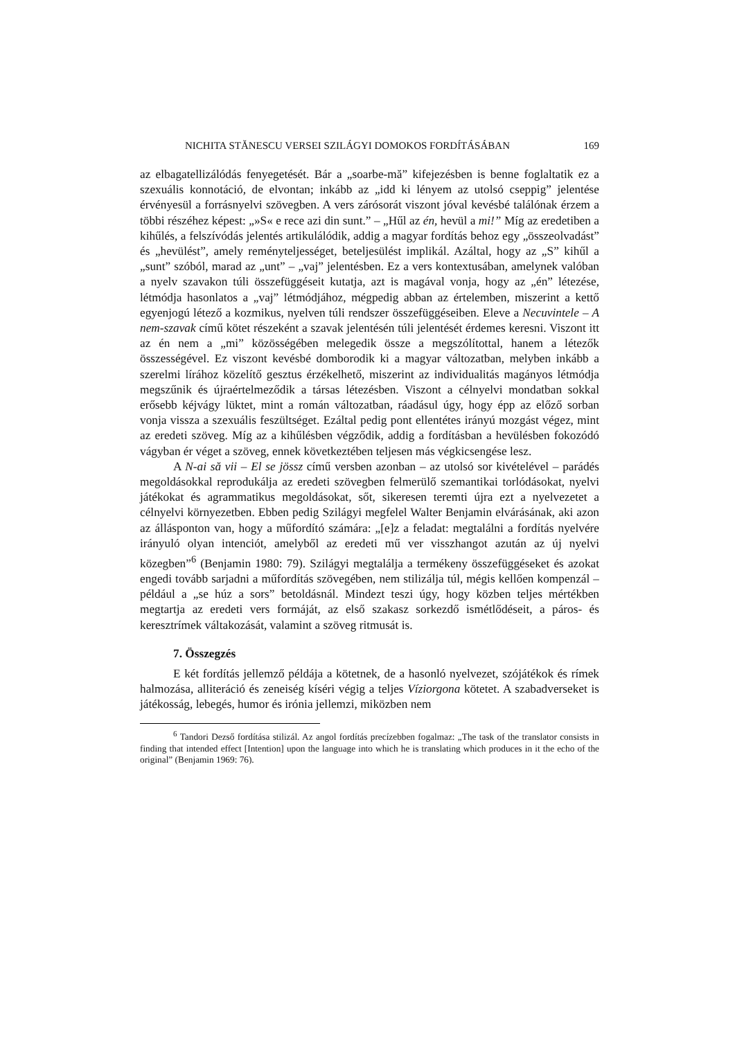NICHITA STĂNESCU VERSEI SZILÁGYI DOMOKOS FORDÍTÁSÁBAN 169
az elbagatellizálódás fenyegetését. Bár a „soarbe-mă” kifejezésben is benne foglaltatik ez a szexuális konnotáció, de elvontan; inkább az „idd ki lényem az utolsó cseppig” jelentése érvényesül a forrásnyelvi szövegben. A vers zárósorát viszont jóval kevésbé találónak érzem a többi részéhez képest: „»S« e rece azi din sunt.” – „Hűl az én, hevül a mi!” Míg az eredetiben a kihűlés, a felszívódás jelentés artikulálódik, addig a magyar fordítás behoz egy „összeolvadást” és „hevülést”, amely reményteljességet, beteljesülést implikál. Azáltal, hogy az „S” kihűl a „sunt” szóból, marad az „unt” – „vaj” jelentésben. Ez a vers kontextusában, amelynek valóban a nyelv szavakon túli összefüggéseit kutatja, azt is magával vonja, hogy az „én” létezése, létmódja hasonlatos a „vaj” létmódjához, mégpedig abban az értelemben, miszerint a kettő egyenjogú létező a kozmikus, nyelven túli rendszer összefüggéseiben. Eleve a Necuvintele – A nem-szavak című kötet részeként a szavak jelentésén túli jelentését érdemes keresni. Viszont itt az én nem a „mi” közösségében melegedik össze a megszólítottal, hanem a létezők összességével. Ez viszont kevésbé domborodik ki a magyar változatban, melyben inkább a szerelmi lírához közelítő gesztus érzékelhető, miszerint az individualitás magányos létmódja megszűnik és újraértelmeződik a társas létezésben. Viszont a célnyelvi mondatban sokkal erősebb kéjvágy lüktet, mint a román változatban, ráadásul úgy, hogy épp az előző sorban vonja vissza a szexuális feszültséget. Ezáltal pedig pont ellentétes irányú mozgást végez, mint az eredeti szöveg. Míg az a kihűlésben végződik, addig a fordításban a hevülésben fokozódó vágyban ér véget a szöveg, ennek következtében teljesen más végkicsengése lesz.
A N-ai să vii – El se jössz című versben azonban – az utolsó sor kivételével – parádés megoldásokkal reprodukálja az eredeti szövegben felmerülő szemantikai torlódásokat, nyelvi játékokat és agrammatikus megoldásokat, sőt, sikeresen teremti újra ezt a nyelvezetet a célnyelvi környezetben. Ebben pedig Szilágyi megfelel Walter Benjamin elvárásának, aki azon az állásponton van, hogy a műfordító számára: „[e]z a feladat: megtalálni a fordítás nyelvére irányuló olyan intenciót, amelyből az eredeti mű ver visszhangot azután az új nyelvi közegben”<sup>6</sup> (Benjamin 1980: 79). Szilágyi megtalálja a termékeny összefüggéseket és azokat engedi tovább sarjadni a műfordítás szövegében, nem stilizálja túl, mégis kellően kompenzál – például a „se húz a sors” betoldásnál. Mindezt teszi úgy, hogy közben teljes mértékben megtartja az eredeti vers formáját, az első szakasz sorkezdő ismétlődéseit, a páros- és keresztrímek váltakozását, valamint a szöveg ritmusát is.
7. Összegzés
E két fordítás jellemző példája a kötetnek, de a hasonló nyelvezet, szójátékok és rímek halmozása, alliteráció és zeneiség kíséri végig a teljes Víziorgona kötetet. A szabadverseket is játékosság, lebegés, humor és irónia jellemzi, miközben nem
<sup>6</sup> Tandori Dezső fordítása stilizál. Az angol fordítás precízebben fogalmaz: „The task of the translator consists in finding that intended effect [Intention] upon the language into which he is translating which produces in it the echo of the original” (Benjamin 1969: 76).